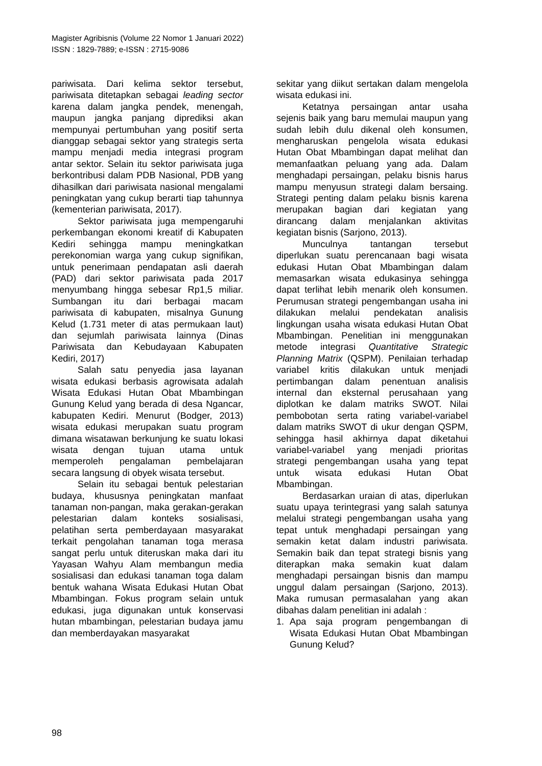Magister Agribisnis (Volume 22 Nomor 1 Januari 2022)
ISSN : 1829-7889; e-ISSN : 2715-9086
pariwisata. Dari kelima sektor tersebut, pariwisata ditetapkan sebagai leading sector karena dalam jangka pendek, menengah, maupun jangka panjang diprediksi akan mempunyai pertumbuhan yang positif serta dianggap sebagai sektor yang strategis serta mampu menjadi media integrasi program antar sektor. Selain itu sektor pariwisata juga berkontribusi dalam PDB Nasional, PDB yang dihasilkan dari pariwisata nasional mengalami peningkatan yang cukup berarti tiap tahunnya (kementerian pariwisata, 2017).
Sektor pariwisata juga mempengaruhi perkembangan ekonomi kreatif di Kabupaten Kediri sehingga mampu meningkatkan perekonomian warga yang cukup signifikan, untuk penerimaan pendapatan asli daerah (PAD) dari sektor pariwisata pada 2017 menyumbang hingga sebesar Rp1,5 miliar. Sumbangan itu dari berbagai macam pariwisata di kabupaten, misalnya Gunung Kelud (1.731 meter di atas permukaan laut) dan sejumlah pariwisata lainnya (Dinas Pariwisata dan Kebudayaan Kabupaten Kediri, 2017)
Salah satu penyedia jasa layanan wisata edukasi berbasis agrowisata adalah Wisata Edukasi Hutan Obat Mbambingan Gunung Kelud yang berada di desa Ngancar, kabupaten Kediri. Menurut (Bodger, 2013) wisata edukasi merupakan suatu program dimana wisatawan berkunjung ke suatu lokasi wisata dengan tujuan utama untuk memperoleh pengalaman pembelajaran secara langsung di obyek wisata tersebut.
Selain itu sebagai bentuk pelestarian budaya, khususnya peningkatan manfaat tanaman non-pangan, maka gerakan-gerakan pelestarian dalam konteks sosialisasi, pelatihan serta pemberdayaan masyarakat terkait pengolahan tanaman toga merasa sangat perlu untuk diteruskan maka dari itu Yayasan Wahyu Alam membangun media sosialisasi dan edukasi tanaman toga dalam bentuk wahana Wisata Edukasi Hutan Obat Mbambingan. Fokus program selain untuk edukasi, juga digunakan untuk konservasi hutan mbambingan, pelestarian budaya jamu dan memberdayakan masyarakat
sekitar yang diikut sertakan dalam mengelola wisata edukasi ini.
Ketatnya persaingan antar usaha sejenis baik yang baru memulai maupun yang sudah lebih dulu dikenal oleh konsumen, mengharuskan pengelola wisata edukasi Hutan Obat Mbambingan dapat melihat dan memanfaatkan peluang yang ada. Dalam menghadapi persaingan, pelaku bisnis harus mampu menyusun strategi dalam bersaing. Strategi penting dalam pelaku bisnis karena merupakan bagian dari kegiatan yang dirancang dalam menjalankan aktivitas kegiatan bisnis (Sarjono, 2013).
Munculnya tantangan tersebut diperlukan suatu perencanaan bagi wisata edukasi Hutan Obat Mbambingan dalam memasarkan wisata edukasinya sehingga dapat terlihat lebih menarik oleh konsumen. Perumusan strategi pengembangan usaha ini dilakukan melalui pendekatan analisis lingkungan usaha wisata edukasi Hutan Obat Mbambingan. Penelitian ini menggunakan metode integrasi Quantitative Strategic Planning Matrix (QSPM). Penilaian terhadap variabel kritis dilakukan untuk menjadi pertimbangan dalam penentuan analisis internal dan eksternal perusahaan yang diplotkan ke dalam matriks SWOT. Nilai pembobotan serta rating variabel-variabel dalam matriks SWOT di ukur dengan QSPM, sehingga hasil akhirnya dapat diketahui variabel-variabel yang menjadi prioritas strategi pengembangan usaha yang tepat untuk wisata edukasi Hutan Obat Mbambingan.
Berdasarkan uraian di atas, diperlukan suatu upaya terintegrasi yang salah satunya melalui strategi pengembangan usaha yang tepat untuk menghadapi persaingan yang semakin ketat dalam industri pariwisata. Semakin baik dan tepat strategi bisnis yang diterapkan maka semakin kuat dalam menghadapi persaingan bisnis dan mampu unggul dalam persaingan (Sarjono, 2013). Maka rumusan permasalahan yang akan dibahas dalam penelitian ini adalah :
1. Apa saja program pengembangan di Wisata Edukasi Hutan Obat Mbambingan Gunung Kelud?
98